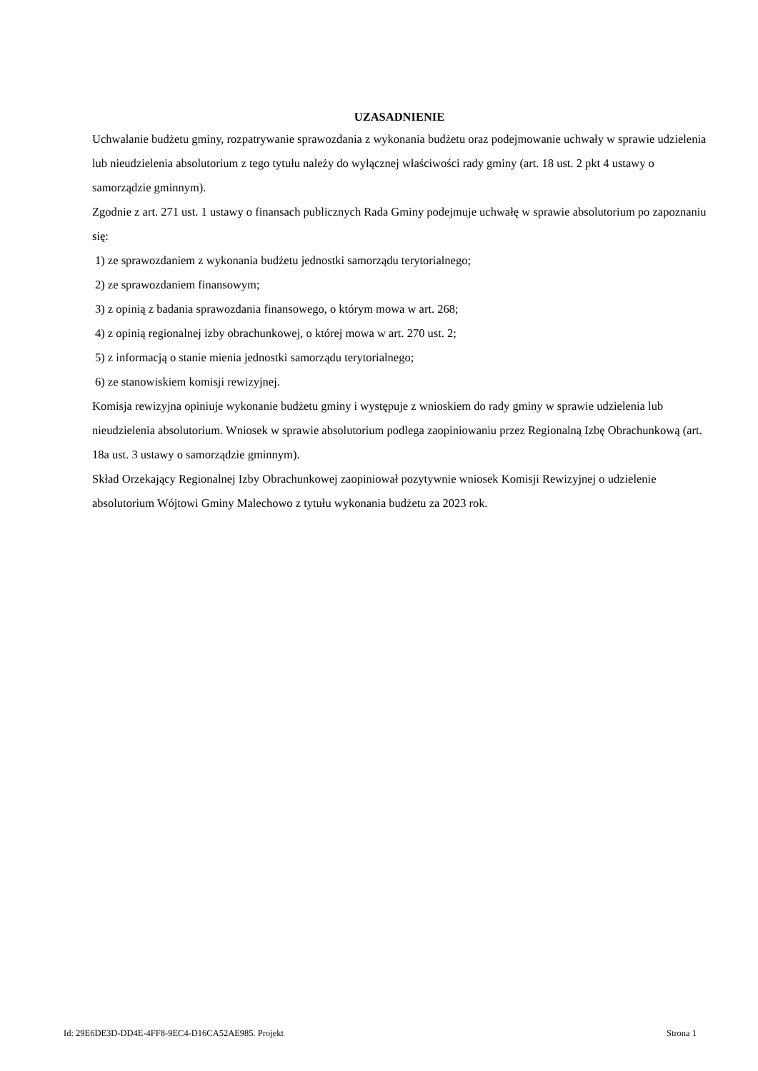UZASADNIENIE
Uchwalanie budżetu gminy, rozpatrywanie sprawozdania z wykonania budżetu oraz podejmowanie uchwały w sprawie udzielenia lub nieudzielenia absolutorium z tego tytułu należy do wyłącznej właściwości rady gminy (art. 18 ust. 2 pkt 4 ustawy o samorządzie gminnym).
Zgodnie z art. 271 ust. 1 ustawy o finansach publicznych Rada Gminy podejmuje uchwałę w sprawie absolutorium po zapoznaniu się:
1) ze sprawozdaniem z wykonania budżetu jednostki samorządu terytorialnego;
2) ze sprawozdaniem finansowym;
3) z opinią z badania sprawozdania finansowego, o którym mowa w art. 268;
4) z opinią regionalnej izby obrachunkowej, o której mowa w art. 270 ust. 2;
5) z informacją o stanie mienia jednostki samorządu terytorialnego;
6) ze stanowiskiem komisji rewizyjnej.
Komisja rewizyjna opiniuje wykonanie budżetu gminy i występuje z wnioskiem do rady gminy w sprawie udzielenia lub nieudzielenia absolutorium. Wniosek w sprawie absolutorium podlega zaopiniowaniu przez Regionalną Izbę Obrachunkową (art. 18a ust. 3 ustawy o samorządzie gminnym).
Skład Orzekający Regionalnej Izby Obrachunkowej zaopiniował pozytywnie wniosek Komisji Rewizyjnej o udzielenie absolutorium Wójtowi Gminy Malechowo z tytułu wykonania budżetu za 2023 rok.
Id: 29E6DE3D-DD4E-4FF8-9EC4-D16CA52AE985. Projekt Strona 1